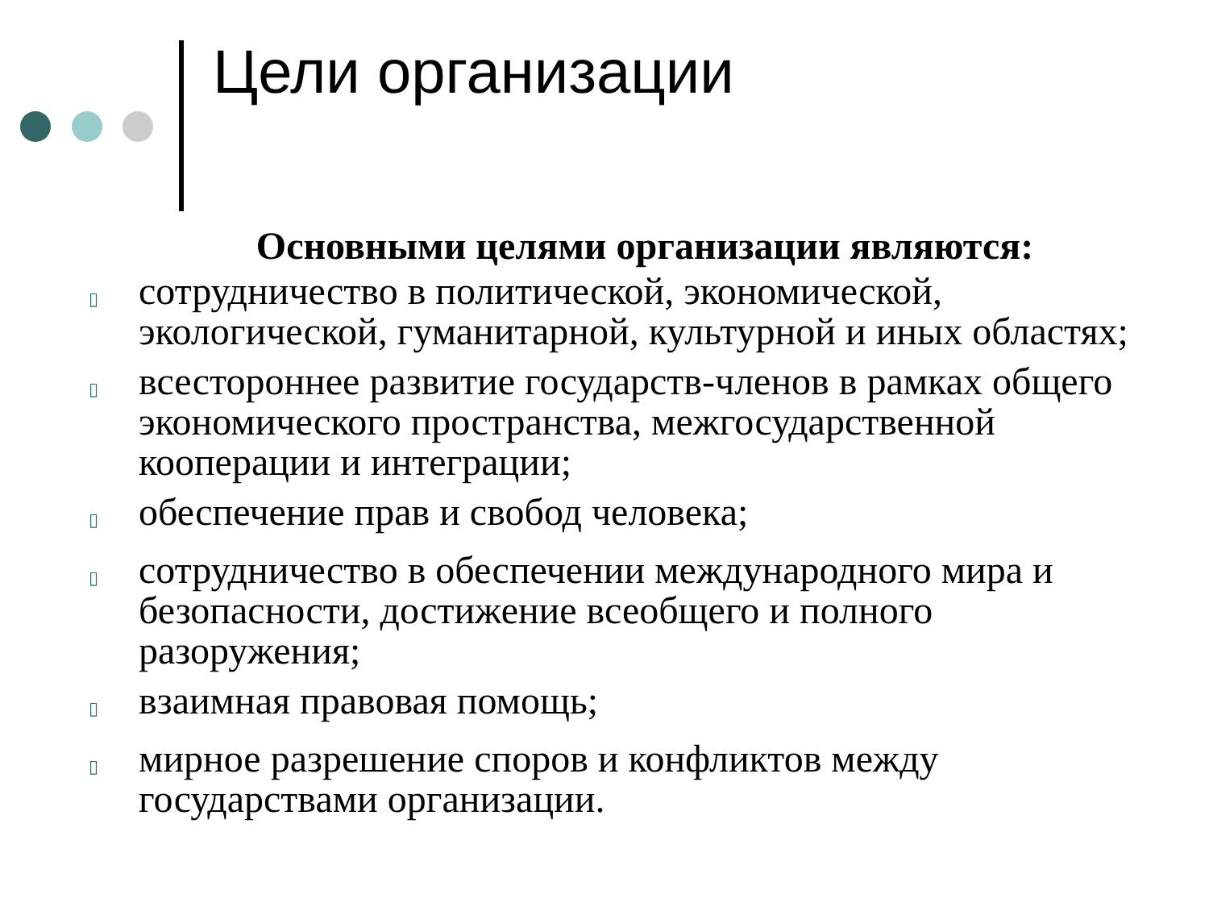Цели организации
Основными целями организации являются:
▯ сотрудничество в политической, экономической, экологической, гуманитарной, культурной и иных областях;
▯ всестороннее развитие государств-членов в рамках общего экономического пространства, межгосударственной кооперации и интеграции;
▯ обеспечение прав и свобод человека;
▯ сотрудничество в обеспечении международного мира и безопасности, достижение всеобщего и полного разоружения;
▯ взаимная правовая помощь;
▯ мирное разрешение споров и конфликтов между государствами организации.